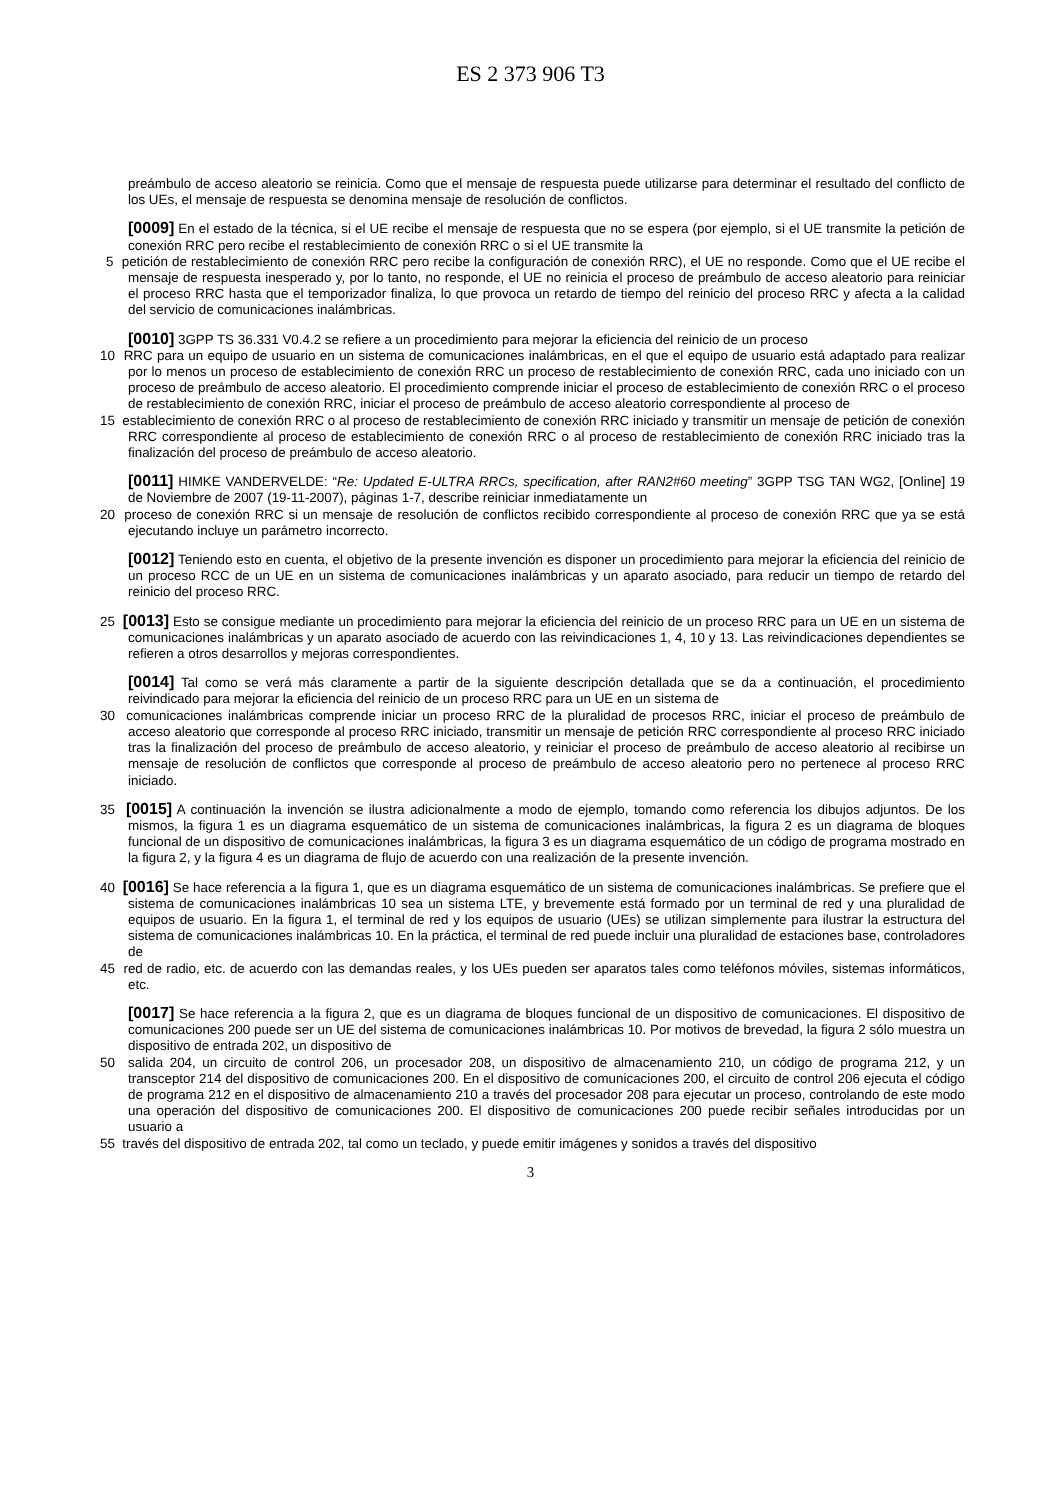ES 2 373 906 T3
preámbulo de acceso aleatorio se reinicia. Como que el mensaje de respuesta puede utilizarse para determinar el resultado del conflicto de los UEs, el mensaje de respuesta se denomina mensaje de resolución de conflictos.
[0009] En el estado de la técnica, si el UE recibe el mensaje de respuesta que no se espera (por ejemplo, si el UE transmite la petición de conexión RRC pero recibe el restablecimiento de conexión RRC o si el UE transmite la
5 petición de restablecimiento de conexión RRC pero recibe la configuración de conexión RRC), el UE no responde. Como que el UE recibe el mensaje de respuesta inesperado y, por lo tanto, no responde, el UE no reinicia el proceso de preámbulo de acceso aleatorio para reiniciar el proceso RRC hasta que el temporizador finaliza, lo que provoca un retardo de tiempo del reinicio del proceso RRC y afecta a la calidad del servicio de comunicaciones inalámbricas.
[0010] 3GPP TS 36.331 V0.4.2 se refiere a un procedimiento para mejorar la eficiencia del reinicio de un proceso
10 RRC para un equipo de usuario en un sistema de comunicaciones inalámbricas, en el que el equipo de usuario está adaptado para realizar por lo menos un proceso de establecimiento de conexión RRC un proceso de restablecimiento de conexión RRC, cada uno iniciado con un proceso de preámbulo de acceso aleatorio. El procedimiento comprende iniciar el proceso de establecimiento de conexión RRC o el proceso de restablecimiento de conexión RRC, iniciar el proceso de preámbulo de acceso aleatorio correspondiente al proceso de
15 establecimiento de conexión RRC o al proceso de restablecimiento de conexión RRC iniciado y transmitir un mensaje de petición de conexión RRC correspondiente al proceso de establecimiento de conexión RRC o al proceso de restablecimiento de conexión RRC iniciado tras la finalización del proceso de preámbulo de acceso aleatorio.
[0011] HIMKE VANDERVELDE: “Re: Updated E-ULTRA RRCs, specification, after RAN2#60 meeting” 3GPP TSG TAN WG2, [Online] 19 de Noviembre de 2007 (19-11-2007), páginas 1-7, describe reiniciar inmediatamente un
20 proceso de conexión RRC si un mensaje de resolución de conflictos recibido correspondiente al proceso de conexión RRC que ya se está ejecutando incluye un parámetro incorrecto.
[0012] Teniendo esto en cuenta, el objetivo de la presente invención es disponer un procedimiento para mejorar la eficiencia del reinicio de un proceso RCC de un UE en un sistema de comunicaciones inalámbricas y un aparato asociado, para reducir un tiempo de retardo del reinicio del proceso RRC.
25 [0013] Esto se consigue mediante un procedimiento para mejorar la eficiencia del reinicio de un proceso RRC para un UE en un sistema de comunicaciones inalámbricas y un aparato asociado de acuerdo con las reivindicaciones 1, 4, 10 y 13. Las reivindicaciones dependientes se refieren a otros desarrollos y mejoras correspondientes.
[0014] Tal como se verá más claramente a partir de la siguiente descripción detallada que se da a continuación, el procedimiento reivindicado para mejorar la eficiencia del reinicio de un proceso RRC para un UE en un sistema de
30 comunicaciones inalámbricas comprende iniciar un proceso RRC de la pluralidad de procesos RRC, iniciar el proceso de preámbulo de acceso aleatorio que corresponde al proceso RRC iniciado, transmitir un mensaje de petición RRC correspondiente al proceso RRC iniciado tras la finalización del proceso de preámbulo de acceso aleatorio, y reiniciar el proceso de preámbulo de acceso aleatorio al recibirse un mensaje de resolución de conflictos que corresponde al proceso de preámbulo de acceso aleatorio pero no pertenece al proceso RRC iniciado.
35 [0015] A continuación la invención se ilustra adicionalmente a modo de ejemplo, tomando como referencia los dibujos adjuntos. De los mismos, la figura 1 es un diagrama esquemático de un sistema de comunicaciones inalámbricas, la figura 2 es un diagrama de bloques funcional de un dispositivo de comunicaciones inalámbricas, la figura 3 es un diagrama esquemático de un código de programa mostrado en la figura 2, y la figura 4 es un diagrama de flujo de acuerdo con una realización de la presente invención.
40 [0016] Se hace referencia a la figura 1, que es un diagrama esquemático de un sistema de comunicaciones inalámbricas. Se prefiere que el sistema de comunicaciones inalámbricas 10 sea un sistema LTE, y brevemente está formado por un terminal de red y una pluralidad de equipos de usuario. En la figura 1, el terminal de red y los equipos de usuario (UEs) se utilizan simplemente para ilustrar la estructura del sistema de comunicaciones inalámbricas 10. En la práctica, el terminal de red puede incluir una pluralidad de estaciones base, controladores de
45 red de radio, etc. de acuerdo con las demandas reales, y los UEs pueden ser aparatos tales como teléfonos móviles, sistemas informáticos, etc.
[0017] Se hace referencia a la figura 2, que es un diagrama de bloques funcional de un dispositivo de comunicaciones. El dispositivo de comunicaciones 200 puede ser un UE del sistema de comunicaciones inalámbricas 10. Por motivos de brevedad, la figura 2 sólo muestra un dispositivo de entrada 202, un dispositivo de
50 salida 204, un circuito de control 206, un procesador 208, un dispositivo de almacenamiento 210, un código de programa 212, y un transceptor 214 del dispositivo de comunicaciones 200. En el dispositivo de comunicaciones 200, el circuito de control 206 ejecuta el código de programa 212 en el dispositivo de almacenamiento 210 a través del procesador 208 para ejecutar un proceso, controlando de este modo una operación del dispositivo de comunicaciones 200. El dispositivo de comunicaciones 200 puede recibir señales introducidas por un usuario a
55 través del dispositivo de entrada 202, tal como un teclado, y puede emitir imágenes y sonidos a través del dispositivo
3